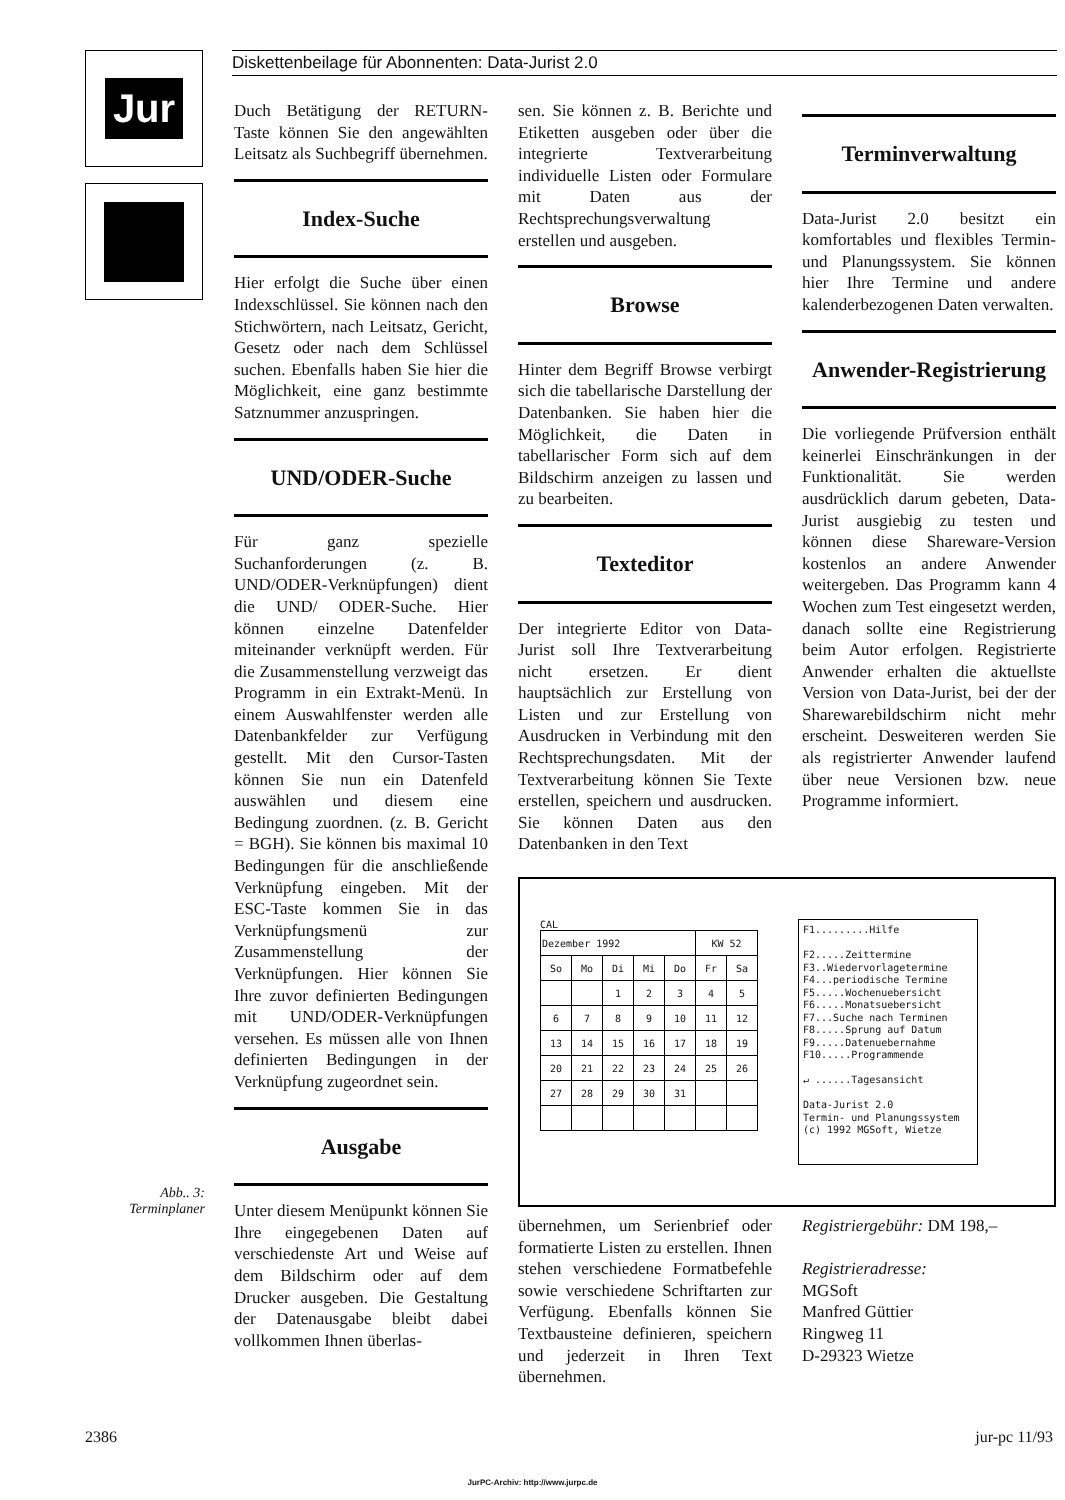Jur Diskettenbeilage für Abonnenten: Data-Jurist 2.0
Duch Betätigung der RETURN-Taste können Sie den angewählten Leitsatz als Suchbegriff übernehmen.
Index-Suche
Hier erfolgt die Suche über einen Indexschlüssel. Sie können nach den Stichwörtern, nach Leitsatz, Gericht, Gesetz oder nach dem Schlüssel suchen. Ebenfalls haben Sie hier die Möglichkeit, eine ganz bestimmte Satznummer anzuspringen.
UND/ODER-Suche
Für ganz spezielle Suchanforderungen (z. B. UND/ODER-Verknüpfungen) dient die UND/ ODER-Suche. Hier können einzelne Datenfelder miteinander verknüpft werden. Für die Zusammenstellung verzweigt das Programm in ein Extrakt-Menü. In einem Auswahlfenster werden alle Datenbankfelder zur Verfügung gestellt. Mit den Cursor-Tasten können Sie nun ein Datenfeld auswählen und diesem eine Bedingung zuordnen. (z. B. Gericht = BGH). Sie können bis maximal 10 Bedingungen für die anschließende Verknüpfung eingeben. Mit der ESC-Taste kommen Sie in das Verknüpfungsmenü zur Zusammenstellung der Verknüpfungen. Hier können Sie Ihre zuvor definierten Bedingungen mit UND/ODER-Verknüpfungen versehen. Es müssen alle von Ihnen definierten Bedingungen in der Verknüpfung zugeordnet sein.
Ausgabe
Unter diesem Menüpunkt können Sie Ihre eingegebenen Daten auf verschiedenste Art und Weise auf dem Bildschirm oder auf dem Drucker ausgeben. Die Gestaltung der Datenausgabe bleibt dabei vollkommen Ihnen überlas-
sen. Sie können z. B. Berichte und Etiketten ausgeben oder über die integrierte Textverarbeitung individuelle Listen oder Formulare mit Daten aus der Rechtsprechungsverwaltung erstellen und ausgeben.
Browse
Hinter dem Begriff Browse verbirgt sich die tabellarische Darstellung der Datenbanken. Sie haben hier die Möglichkeit, die Daten in tabellarischer Form sich auf dem Bildschirm anzeigen zu lassen und zu bearbeiten.
Texteditor
Der integrierte Editor von Data-Jurist soll Ihre Textverarbeitung nicht ersetzen. Er dient hauptsächlich zur Erstellung von Listen und zur Erstellung von Ausdrucken in Verbindung mit den Rechtsprechungsdaten. Mit der Textverarbeitung können Sie Texte erstellen, speichern und ausdrucken. Sie können Daten aus den Datenbanken in den Text
Terminverwaltung
Data-Jurist 2.0 besitzt ein komfortables und flexibles Termin- und Planungssystem. Sie können hier Ihre Termine und andere kalenderbezogenen Daten verwalten.
Anwender-Registrierung
Die vorliegende Prüfversion enthält keinerlei Einschränkungen in der Funktionalität. Sie werden ausdrücklich darum gebeten, Data-Jurist ausgiebig zu testen und können diese Shareware-Version kostenlos an andere Anwender weitergeben. Das Programm kann 4 Wochen zum Test eingesetzt werden, danach sollte eine Registrierung beim Autor erfolgen. Registrierte Anwender erhalten die aktuellste Version von Data-Jurist, bei der der Sharewarebildschirm nicht mehr erscheint. Desweiteren werden Sie als registrierter Anwender laufend über neue Versionen bzw. neue Programme informiert.
CAL
| Dezember 1992 | | | | | KW 52 | |
| So | Mo | Di | Mi | Do | Fr | Sa |
| | | 1 | 2 | 3 | 4 | 5 |
| 6 | 7 | 8 | 9 | 10 | 11 | 12 |
| 13 | 14 | 15 | 16 | 17 | 18 | 19 |
| 20 | 21 | 22 | 23 | 24 | 25 | 26 |
| 27 | 28 | 29 | 30 | 31 | | |
F1.........Hilfe
F2.....Zeittermine
F3..Wiedervorlagetermine
F4...periodische Termine
F5.....Wochenuebersicht
F6.....Monatsuebersicht
F7...Suche nach Terminen
F8.....Sprung auf Datum
F9.....Datenuebernahme
F10.....Programmende
↵ ......Tagesansicht
Data-Jurist 2.0
Termin- und Planungssystem
(c) 1992 MGSoft, Wietze
übernehmen, um Serienbrief oder formatierte Listen zu erstellen. Ihnen stehen verschiedene Formatbefehle sowie verschiedene Schriftarten zur Verfügung. Ebenfalls können Sie Textbausteine definieren, speichern und jederzeit in Ihren Text übernehmen.
Registriergebühr: DM 198,–
Registrieradresse:
MGSoft
Manfred Güttier
Ringweg 11
D-29323 Wietze
Abb.. 3: Terminplaner
2386 jur-pc 11/93
JurPC-Archiv: http://www.jurpc.de